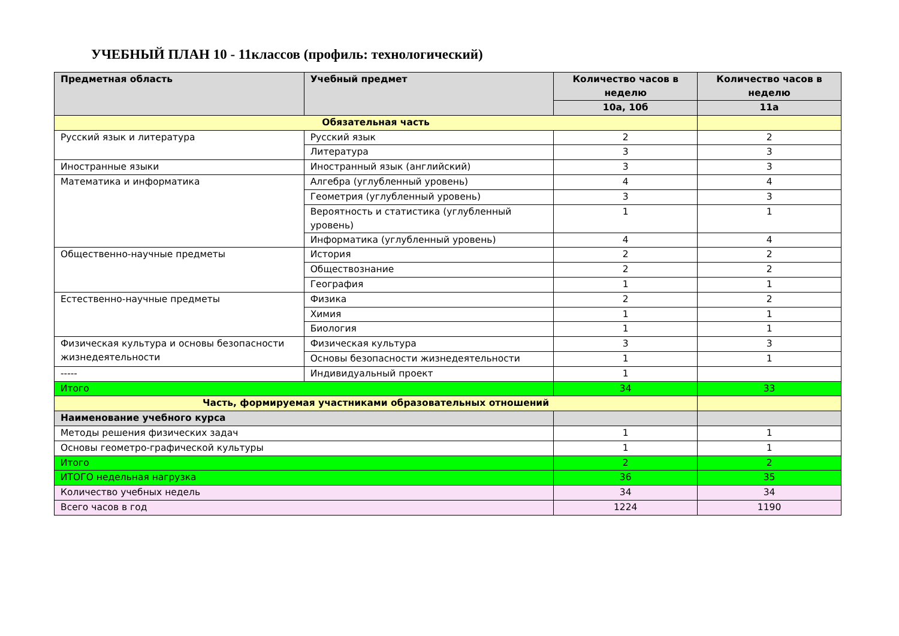УЧЕБНЫЙ ПЛАН 10 - 11классов (профиль: технологический)
| Предметная область | Учебный предмет | Количество часов в неделю | Количество часов в неделю |
| --- | --- | --- | --- |
| | | 10а, 10б | 11а |
| Обязательная часть | | | |
| Русский язык и литература | Русский язык | 2 | 2 |
| | Литература | 3 | 3 |
| Иностранные языки | Иностранный язык (английский) | 3 | 3 |
| Математика и информатика | Алгебра (углубленный уровень) | 4 | 4 |
| | Геометрия (углубленный уровень) | 3 | 3 |
| | Вероятность и статистика (углубленный уровень) | 1 | 1 |
| | Информатика (углубленный уровень) | 4 | 4 |
| Общественно-научные предметы | История | 2 | 2 |
| | Обществознание | 2 | 2 |
| | География | 1 | 1 |
| Естественно-научные предметы | Физика | 2 | 2 |
| | Химия | 1 | 1 |
| | Биология | 1 | 1 |
| Физическая культура и основы безопасности жизнедеятельности | Физическая культура | 3 | 3 |
| | Основы безопасности жизнедеятельности | 1 | 1 |
| ----- | Индивидуальный проект | 1 | |
| Итого | | 34 | 33 |
| Часть, формируемая участниками образовательных отношений | | | |
| Наименование учебного курса | | | |
| Методы решения физических задач | | 1 | 1 |
| Основы геометро-графической культуры | | 1 | 1 |
| Итого | | 2 | 2 |
| ИТОГО недельная нагрузка | | 36 | 35 |
| Количество учебных недель | | 34 | 34 |
| Всего часов в год | | 1224 | 1190 |